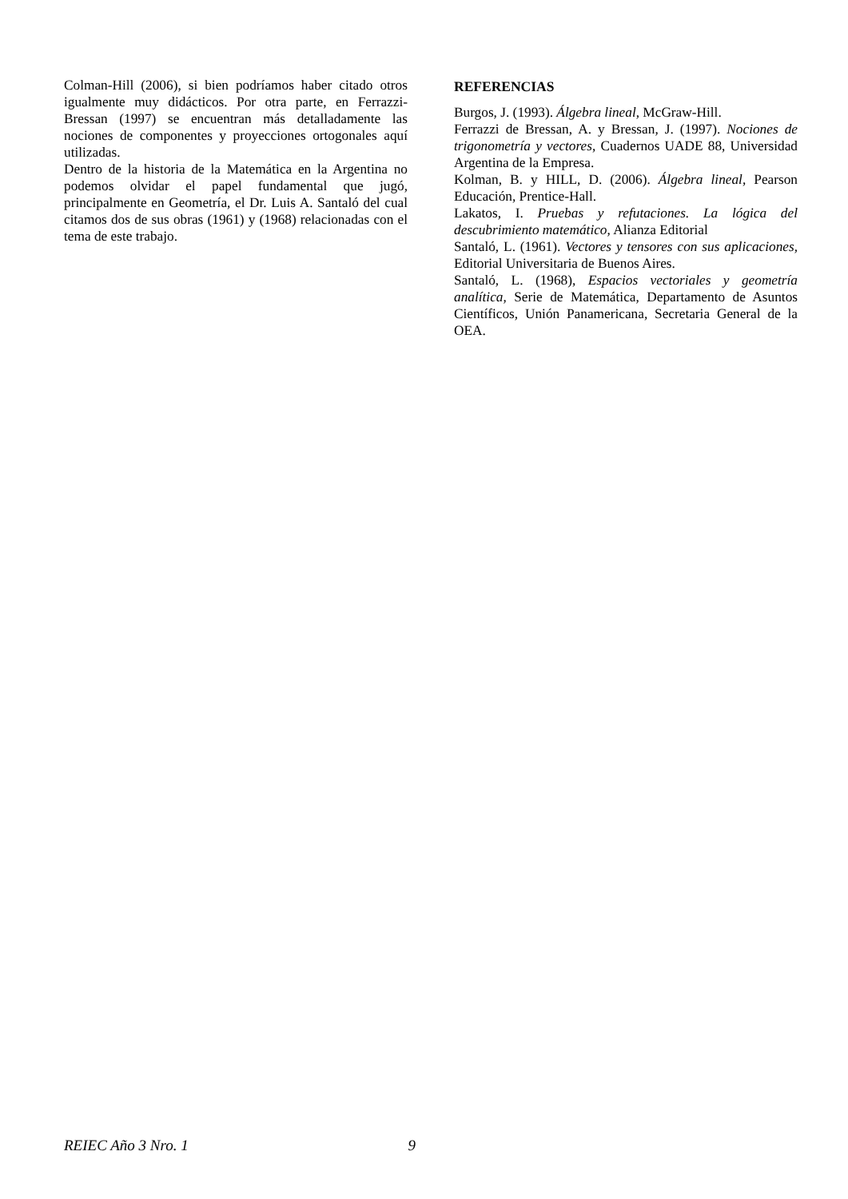Colman-Hill (2006), si bien podríamos haber citado otros igualmente muy didácticos. Por otra parte, en Ferrazzi-Bressan (1997) se encuentran más detalladamente las nociones de componentes y proyecciones ortogonales aquí utilizadas.
Dentro de la historia de la Matemática en la Argentina no podemos olvidar el papel fundamental que jugó, principalmente en Geometría, el Dr. Luis A. Santaló del cual citamos dos de sus obras (1961) y (1968) relacionadas con el tema de este trabajo.
REFERENCIAS
Burgos, J. (1993). Álgebra lineal, McGraw-Hill.
Ferrazzi de Bressan, A. y Bressan, J. (1997). Nociones de trigonometría y vectores, Cuadernos UADE 88, Universidad Argentina de la Empresa.
Kolman, B. y HILL, D. (2006). Álgebra lineal, Pearson Educación, Prentice-Hall.
Lakatos, I. Pruebas y refutaciones. La lógica del descubrimiento matemático, Alianza Editorial
Santaló, L. (1961). Vectores y tensores con sus aplicaciones, Editorial Universitaria de Buenos Aires.
Santaló, L. (1968), Espacios vectoriales y geometría analítica, Serie de Matemática, Departamento de Asuntos Científicos, Unión Panamericana, Secretaria General de la OEA.
REIEC Año 3 Nro. 1 9